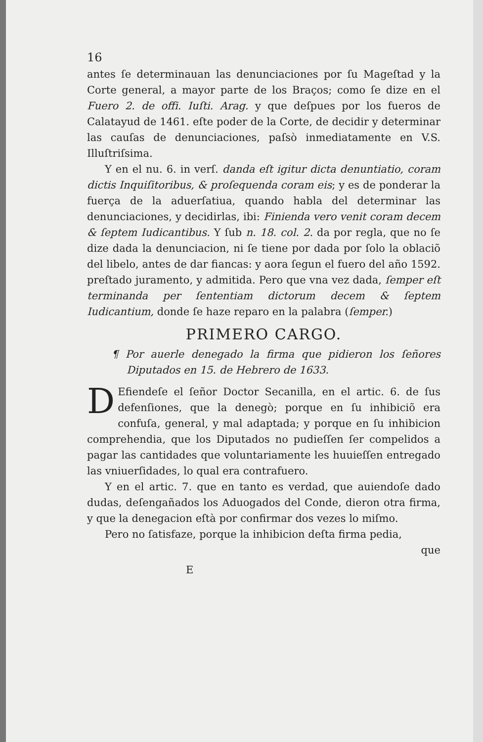16
antes ſe determinauan las denunciaciones por ſu Mageſtad y la Corte general, a mayor parte de los Braços; como ſe dize en el Fuero 2. de offi. Iuſti. Arag. y que deſpues por los fueros de Calatayud de 1461. eſte poder de la Corte, de decidir y determinar las cauſas de denunciaciones, paſsò inmediatamente en V.S. Illuſtriſsima.
Y en el nu. 6. in verſ. danda eſt igitur dicta denuntiatio, coram dictis Inquiſitoribus, & proſequenda coram eis; y es de ponderar la fuerça de la aduerſatiua, quando habla del determinar las denunciaciones, y decidirlas, ibi: Finienda vero venit coram decem & ſeptem Iudicantibus. Y ſub n. 18. col. 2. da por regla, que no ſe dize dada la denunciacion, ni ſe tiene por dada por ſolo la oblaciõ del libelo, antes de dar fiancas: y aora ſegun el fuero del año 1592. preſtado juramento, y admitida. Pero que vna vez dada, ſemper eſt terminanda per ſententiam dictorum decem & ſeptem Iudicantium, donde ſe haze reparo en la palabra (ſemper.)
PRIMERO CARGO.
¶ Por auerle denegado la firma que pidieron los ſeñores Diputados en 15. de Hebrero de 1633.
DEfiendeſe el ſeñor Doctor Secanilla, en el artic. 6. de ſus defenſiones, que la denegò; porque en ſu inhibiciõ era confuſa, general, y mal adaptada; y porque en ſu inhibicion comprehendia, que los Diputados no pudieſſen ſer compelidos a pagar las cantidades que voluntariamente les huuieſſen entregado las vniuerſidades, lo qual era contrafuero.
Y en el artic. 7. que en tanto es verdad, que auiendoſe dado dudas, deſengañados los Aduogados del Conde, dieron otra firma, y que la denegacion eſtà por confirmar dos vezes lo miſmo.
Pero no ſatisfaze, porque la inhibicion deſta firma pedia,
que
E